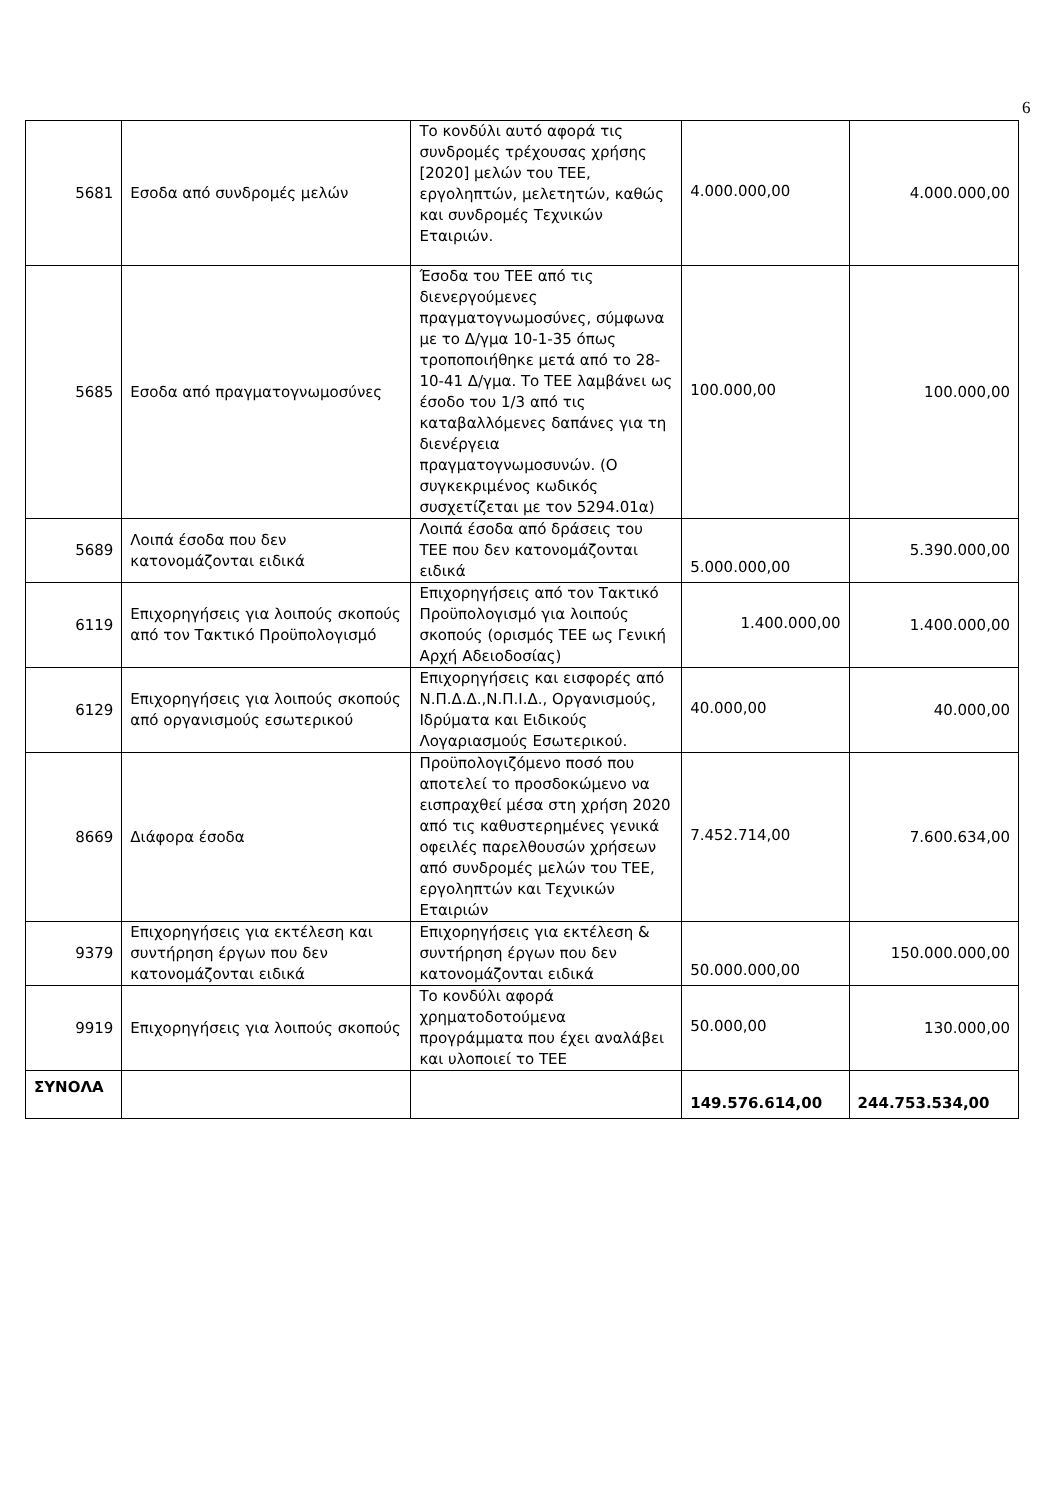6
| 5681 | Εσοδα από συνδρομές μελών | Το κονδύλι αυτό αφορά τις συνδρομές τρέχουσας χρήσης [2020] μελών του ΤΕΕ, εργοληπτών, μελετητών, καθώς και συνδρομές Τεχνικών Εταιριών. | 4.000.000,00 | 4.000.000,00 |
| 5685 | Εσοδα από πραγματογνωμοσύνες | Έσοδα του ΤΕΕ από τις διενεργούμενες πραγματογνωμοσύνες, σύμφωνα με το Δ/γμα 10-1-35 όπως τροποποιήθηκε μετά από το 28-10-41 Δ/γμα. Το ΤΕΕ λαμβάνει ως έσοδο του 1/3 από τις καταβαλλόμενες δαπάνες για τη διενέργεια πραγματογνωμοσυνών. (Ο συγκεκριμένος κωδικός συσχετίζεται με τον 5294.01α) | 100.000,00 | 100.000,00 |
| 5689 | Λοιπά έσοδα που δεν κατονομάζονται ειδικά | Λοιπά έσοδα από δράσεις του ΤΕΕ που δεν κατονομάζονται ειδικά | 5.000.000,00 | 5.390.000,00 |
| 6119 | Επιχορηγήσεις για λοιπούς σκοπούς από τον Τακτικό Προϋπολογισμό | Επιχορηγήσεις από τον Τακτικό Προϋπολογισμό για λοιπούς σκοπούς (ορισμός ΤΕΕ ως Γενική Αρχή Αδειοδοσίας) | 1.400.000,00 | 1.400.000,00 |
| 6129 | Επιχορηγήσεις για λοιπούς σκοπούς από οργανισμούς εσωτερικού | Επιχορηγήσεις και εισφορές από Ν.Π.Δ.Δ.,Ν.Π.Ι.Δ., Οργανισμούς, Ιδρύματα και Ειδικούς Λογαριασμούς Εσωτερικού. | 40.000,00 | 40.000,00 |
| 8669 | Διάφορα έσοδα | Προϋπολογιζόμενο ποσό που αποτελεί το προσδοκώμενο να εισπραχθεί μέσα στη χρήση 2020 από τις καθυστερημένες γενικά οφειλές παρελθουσών χρήσεων από συνδρομές μελών του ΤΕΕ, εργοληπτών και Τεχνικών Εταιριών | 7.452.714,00 | 7.600.634,00 |
| 9379 | Επιχορηγήσεις για εκτέλεση και συντήρηση έργων που δεν κατονομάζονται ειδικά | Επιχορηγήσεις για εκτέλεση & συντήρηση έργων που δεν κατονομάζονται ειδικά | 50.000.000,00 | 150.000.000,00 |
| 9919 | Επιχορηγήσεις για λοιπούς σκοπούς | Το κονδύλι αφορά χρηματοδοτούμενα προγράμματα που έχει αναλάβει και υλοποιεί το ΤΕΕ | 50.000,00 | 130.000,00 |
| ΣΥΝΟΛΑ | | | 149.576.614,00 | 244.753.534,00 |